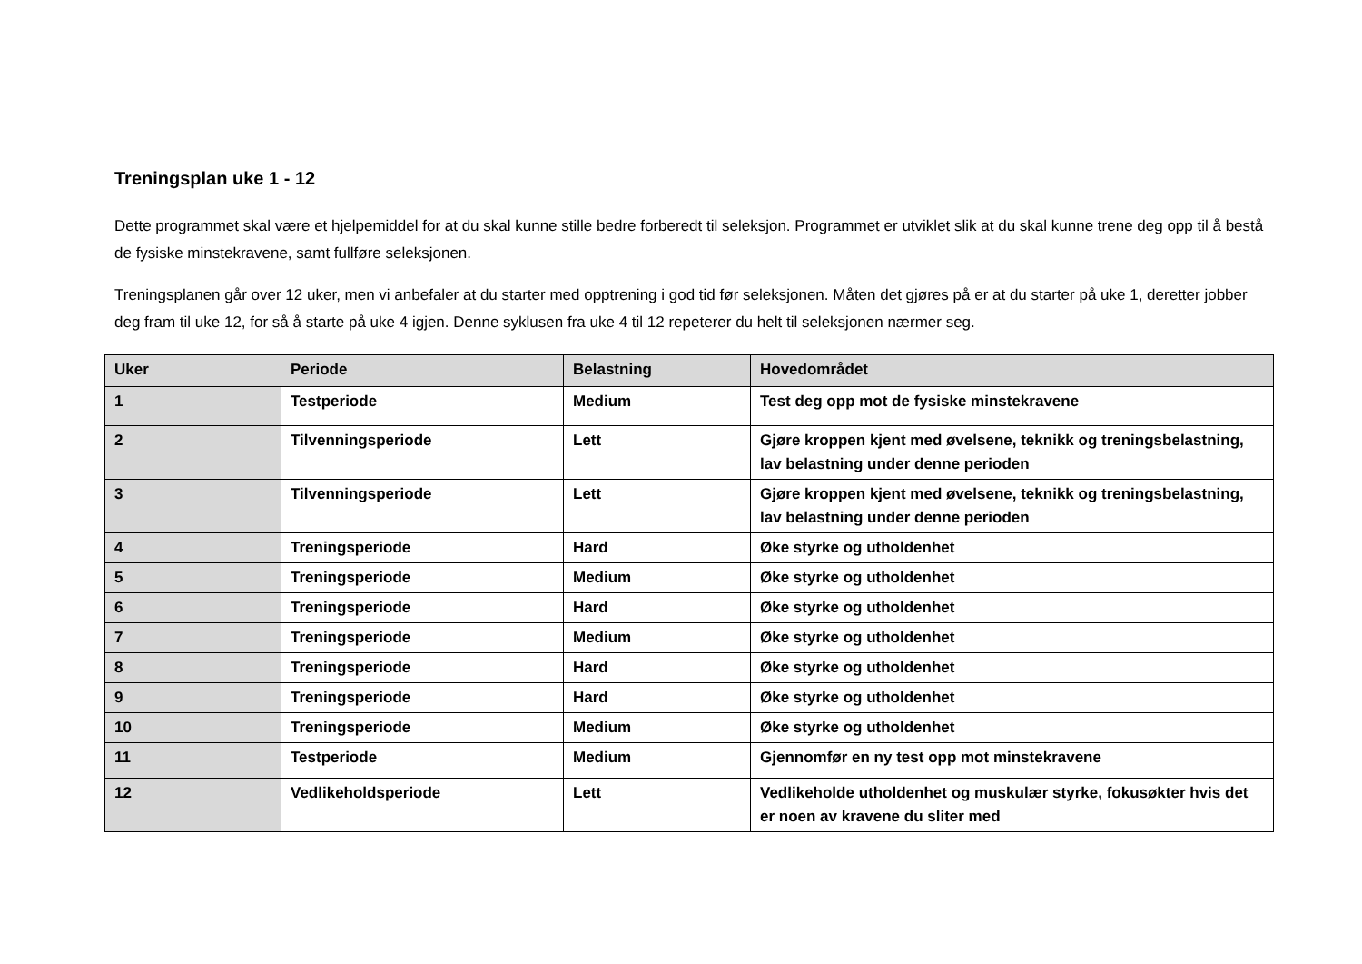Treningsplan uke 1 - 12
Dette programmet skal være et hjelpemiddel for at du skal kunne stille bedre forberedt til seleksjon. Programmet er utviklet slik at du skal kunne trene deg opp til å bestå de fysiske minstekravene, samt fullføre seleksjonen.
Treningsplanen går over 12 uker, men vi anbefaler at du starter med opptrening i god tid før seleksjonen. Måten det gjøres på er at du starter på uke 1, deretter jobber deg fram til uke 12, for så å starte på uke 4 igjen. Denne syklusen fra uke 4 til 12 repeterer du helt til seleksjonen nærmer seg.
| Uker | Periode | Belastning | Hovedområdet |
| --- | --- | --- | --- |
| 1 | Testperiode | Medium | Test deg opp mot de fysiske minstekravene |
| 2 | Tilvenningsperiode | Lett | Gjøre kroppen kjent med øvelsene, teknikk og treningsbelastning, lav belastning under denne perioden |
| 3 | Tilvenningsperiode | Lett | Gjøre kroppen kjent med øvelsene, teknikk og treningsbelastning, lav belastning under denne perioden |
| 4 | Treningsperiode | Hard | Øke styrke og utholdenhet |
| 5 | Treningsperiode | Medium | Øke styrke og utholdenhet |
| 6 | Treningsperiode | Hard | Øke styrke og utholdenhet |
| 7 | Treningsperiode | Medium | Øke styrke og utholdenhet |
| 8 | Treningsperiode | Hard | Øke styrke og utholdenhet |
| 9 | Treningsperiode | Hard | Øke styrke og utholdenhet |
| 10 | Treningsperiode | Medium | Øke styrke og utholdenhet |
| 11 | Testperiode | Medium | Gjennomfør en ny test opp mot minstekravene |
| 12 | Vedlikeholdsperiode | Lett | Vedlikeholde utholdenhet og muskulær styrke, fokusøkter hvis det er noen av kravene du sliter med |